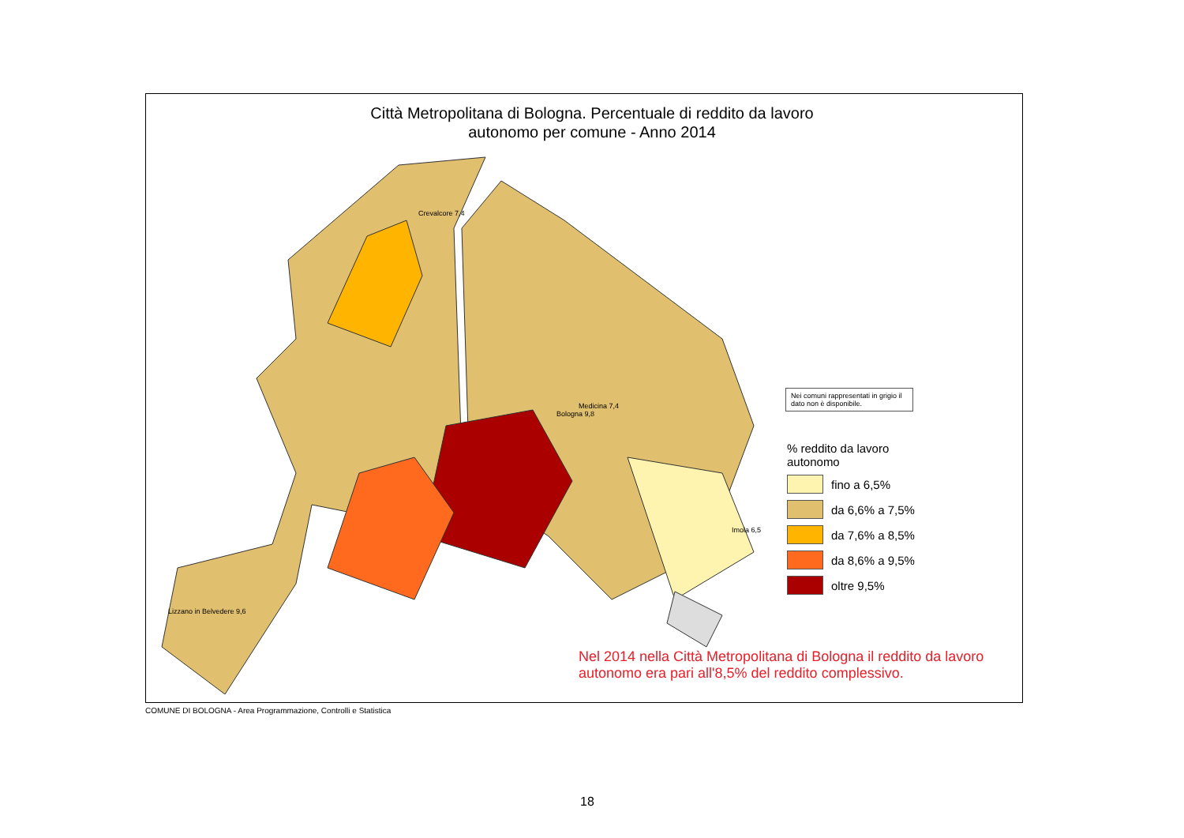Città Metropolitana di Bologna. Percentuale di reddito da lavoro
autonomo per comune - Anno 2014
Crevalcore 7,4
Bologna 9,8
Imola 6,5
Medicina 7,4
Lizzano in Belvedere 9,6
Nei comuni rappresentati in grigio il dato non è disponibile.
% reddito da lavoro
autonomo
fino a 6,5%
da 6,6% a 7,5%
da 7,6% a 8,5%
da 8,6% a 9,5%
oltre 9,5%
Nel 2014 nella Città Metropolitana di Bologna il reddito da lavoro autonomo era pari all'8,5% del reddito complessivo.
COMUNE DI BOLOGNA - Area Programmazione, Controlli e Statistica
18